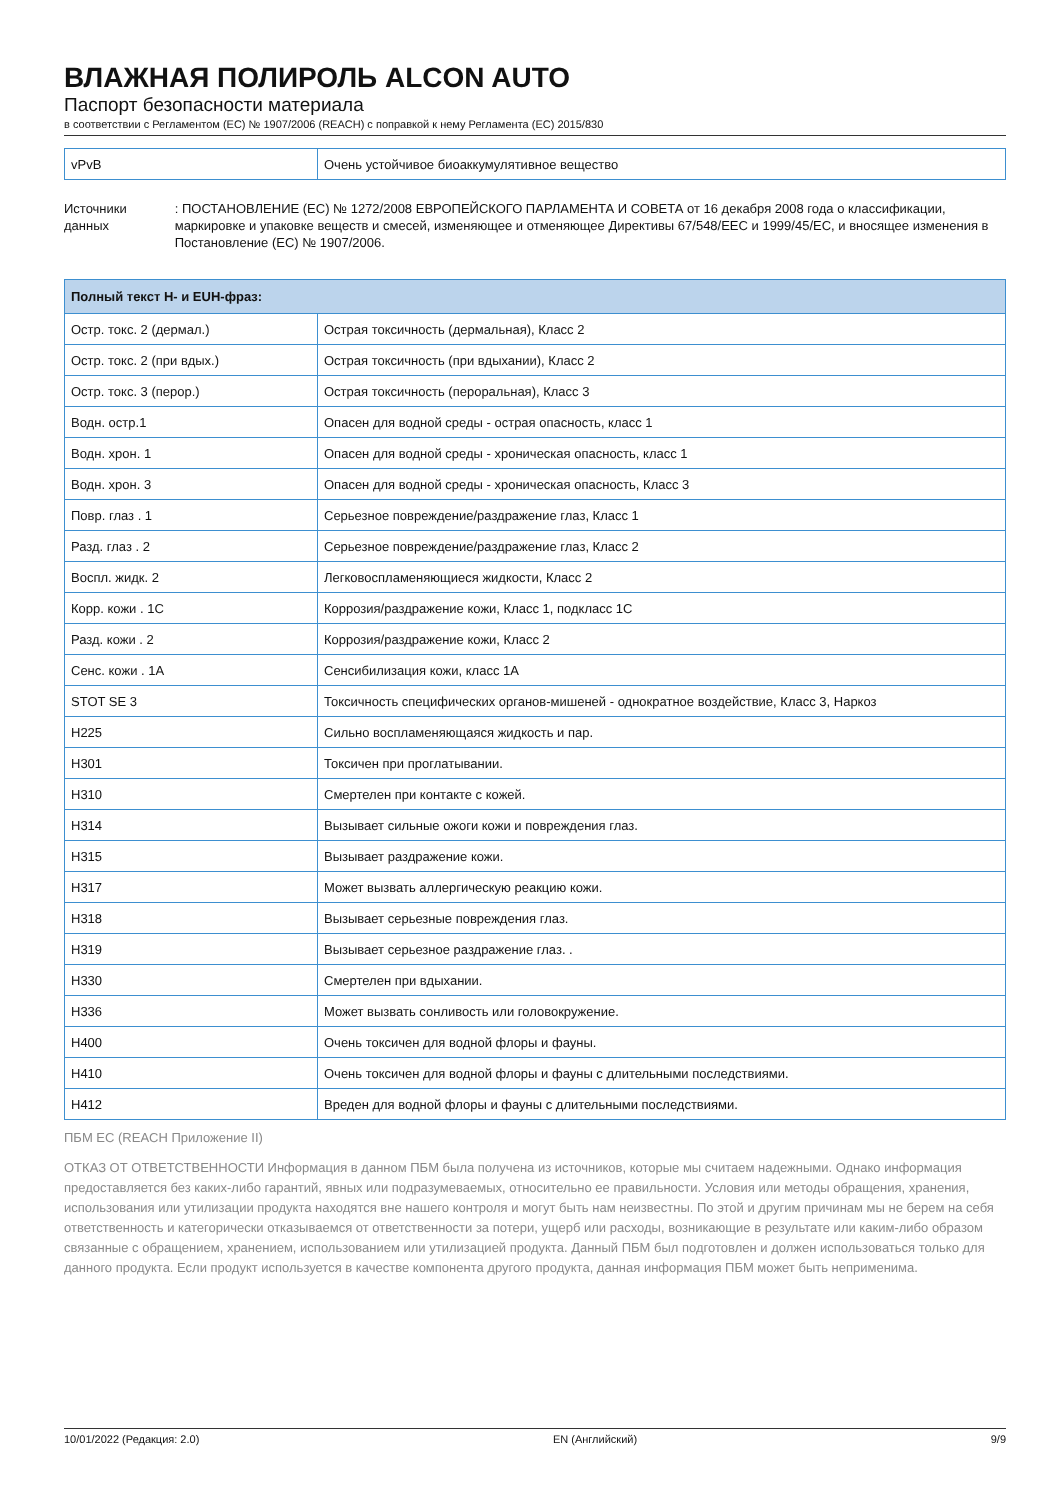ВЛАЖНАЯ ПОЛИРОЛЬ ALCON AUTO
Паспорт безопасности материала
в соответствии с Регламентом (ЕС) № 1907/2006 (REACH) с поправкой к нему Регламента (ЕС) 2015/830
| vPvB | Очень устойчивое биоаккумулятивное вещество |
Источники данных : ПОСТАНОВЛЕНИЕ (ЕС) № 1272/2008 ЕВРОПЕЙСКОГО ПАРЛАМЕНТА И СОВЕТА от 16 декабря 2008 года о классификации, маркировке и упаковке веществ и смесей, изменяющее и отменяющее Директивы 67/548/EEC и 1999/45/EC, и вносящее изменения в Постановление (ЕС) № 1907/2006.
| Полный текст H- и EUH-фраз: | |
| --- | --- |
| Остр. токс. 2 (дермал.) | Острая токсичность (дермальная), Класс 2 |
| Остр. токс. 2 (при вдых.) | Острая токсичность (при вдыхании), Класс 2 |
| Остр. токс. 3 (перор.) | Острая токсичность (пероральная), Класс 3 |
| Водн. остр.1 | Опасен для водной среды - острая опасность, класс 1 |
| Водн. хрон. 1 | Опасен для водной среды - хроническая опасность, класс 1 |
| Водн. хрон. 3 | Опасен для водной среды - хроническая опасность, Класс 3 |
| Повр. глаз . 1 | Серьезное повреждение/раздражение глаз, Класс 1 |
| Разд. глаз . 2 | Серьезное повреждение/раздражение глаз, Класс 2 |
| Воспл. жидк. 2 | Легковоспламеняющиеся жидкости, Класс 2 |
| Корр. кожи . 1C | Коррозия/раздражение кожи, Класс 1, подкласс 1C |
| Разд. кожи . 2 | Коррозия/раздражение кожи, Класс 2 |
| Сенс. кожи . 1A | Сенсибилизация кожи, класс 1A |
| STOT SE 3 | Токсичность специфических органов-мишеней - однократное воздействие, Класс 3, Наркоз |
| H225 | Сильно воспламеняющаяся жидкость и пар. |
| H301 | Токсичен при проглатывании. |
| H310 | Смертелен при контакте с кожей. |
| H314 | Вызывает сильные ожоги кожи и повреждения глаз. |
| H315 | Вызывает раздражение кожи. |
| H317 | Может вызвать аллергическую реакцию кожи. |
| H318 | Вызывает серьезные повреждения глаз. |
| H319 | Вызывает серьезное раздражение глаз. . |
| H330 | Смертелен при вдыхании. |
| H336 | Может вызвать сонливость или головокружение. |
| H400 | Очень токсичен для водной флоры и фауны. |
| H410 | Очень токсичен для водной флоры и фауны с длительными последствиями. |
| H412 | Вреден для водной флоры и фауны с длительными последствиями. |
ПБМ ЕС (REACH Приложение II)
ОТКАЗ ОТ ОТВЕТСТВЕННОСТИ Информация в данном ПБМ была получена из источников, которые мы считаем надежными. Однако информация предоставляется без каких-либо гарантий, явных или подразумеваемых, относительно ее правильности. Условия или методы обращения, хранения, использования или утилизации продукта находятся вне нашего контроля и могут быть нам неизвестны. По этой и другим причинам мы не берем на себя ответственность и категорически отказываемся от ответственности за потери, ущерб или расходы, возникающие в результате или каким-либо образом связанные с обращением, хранением, использованием или утилизацией продукта. Данный ПБМ был подготовлен и должен использоваться только для данного продукта. Если продукт используется в качестве компонента другого продукта, данная информация ПБМ может быть неприменима.
10/01/2022 (Редакция: 2.0) EN (Английский) 9/9